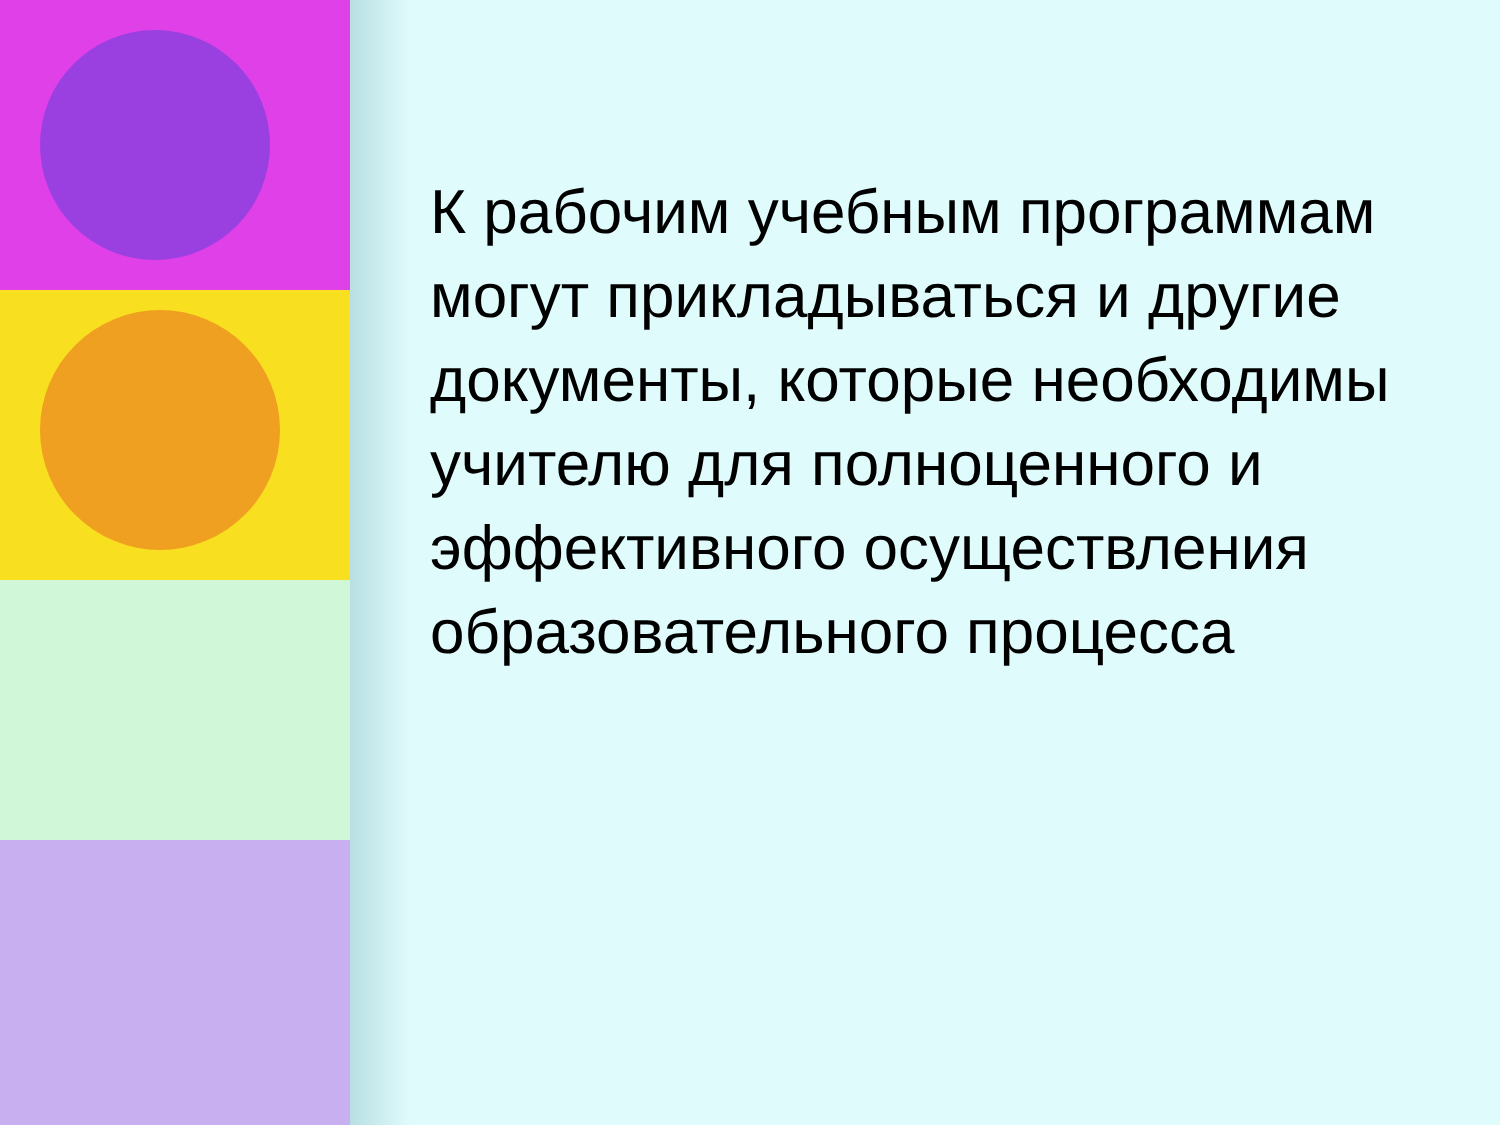К рабочим учебным программам могут прикладываться и другие документы, которые необходимы учителю для полноценного и эффективного осуществления образовательного процесса